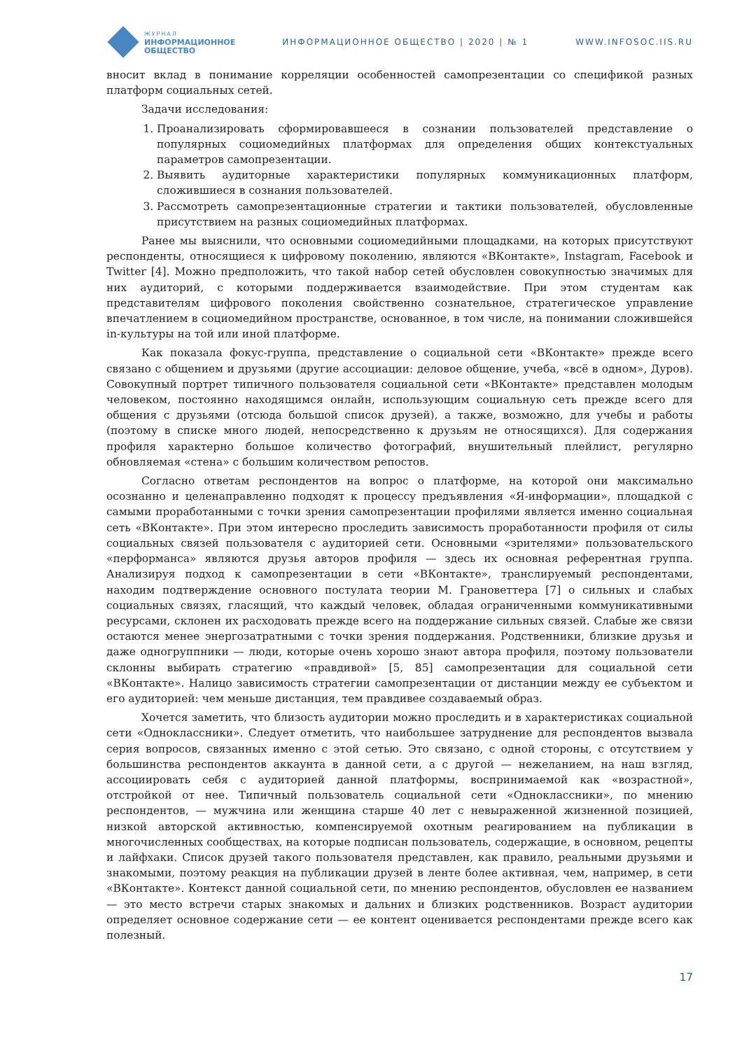ЖУРНАЛ
ИНФОРМАЦИОННОЕ
ОБЩЕСТВО
ИНФОРМАЦИОННОЕ ОБЩЕСТВО | 2020 | № 1
WWW.INFOSOC.IIS.RU
вносит вклад в понимание корреляции особенностей самопрезентации со спецификой разных платформ социальных сетей.
Задачи исследования:
1. Проанализировать сформировавшееся в сознании пользователей представление о популярных социомедийных платформах для определения общих контекстуальных параметров самопрезентации.
2. Выявить аудиторные характеристики популярных коммуникационных платформ, сложившиеся в сознания пользователей.
3. Рассмотреть самопрезентационные стратегии и тактики пользователей, обусловленные присутствием на разных социомедийных платформах.
Ранее мы выяснили, что основными социомедийными площадками, на которых присутствуют респонденты, относящиеся к цифровому поколению, являются «ВКонтакте», Instagram, Facebook и Twitter [4]. Можно предположить, что такой набор сетей обусловлен совокупностью значимых для них аудиторий, с которыми поддерживается взаимодействие. При этом студентам как представителям цифрового поколения свойственно сознательное, стратегическое управление впечатлением в социомедийном пространстве, основанное, в том числе, на понимании сложившейся in-культуры на той или иной платформе.
Как показала фокус-группа, представление о социальной сети «ВКонтакте» прежде всего связано с общением и друзьями (другие ассоциации: деловое общение, учеба, «всё в одном», Дуров). Совокупный портрет типичного пользователя социальной сети «ВКонтакте» представлен молодым человеком, постоянно находящимся онлайн, использующим социальную сеть прежде всего для общения с друзьями (отсюда большой список друзей), а также, возможно, для учебы и работы (поэтому в списке много людей, непосредственно к друзьям не относящихся). Для содержания профиля характерно большое количество фотографий, внушительный плейлист, регулярно обновляемая «стена» с большим количеством репостов.
Согласно ответам респондентов на вопрос о платформе, на которой они максимально осознанно и целенаправленно подходят к процессу предъявления «Я-информации», площадкой с самыми проработанными с точки зрения самопрезентации профилями является именно социальная сеть «ВКонтакте». При этом интересно проследить зависимость проработанности профиля от силы социальных связей пользователя с аудиторией сети. Основными «зрителями» пользовательского «перформанса» являются друзья авторов профиля — здесь их основная референтная группа. Анализируя подход к самопрезентации в сети «ВКонтакте», транслируемый респондентами, находим подтверждение основного постулата теории М. Грановеттера [7] о сильных и слабых социальных связях, гласящий, что каждый человек, обладая ограниченными коммуникативными ресурсами, склонен их расходовать прежде всего на поддержание сильных связей. Слабые же связи остаются менее энергозатратными с точки зрения поддержания. Родственники, близкие друзья и даже одногруппники — люди, которые очень хорошо знают автора профиля, поэтому пользователи склонны выбирать стратегию «правдивой» [5, 85] самопрезентации для социальной сети «ВКонтакте». Налицо зависимость стратегии самопрезентации от дистанции между ее субъектом и его аудиторией: чем меньше дистанция, тем правдивее создаваемый образ.
Хочется заметить, что близость аудитории можно проследить и в характеристиках социальной сети «Одноклассники». Следует отметить, что наибольшее затруднение для респондентов вызвала серия вопросов, связанных именно с этой сетью. Это связано, с одной стороны, с отсутствием у большинства респондентов аккаунта в данной сети, а с другой — нежеланием, на наш взгляд, ассоциировать себя с аудиторией данной платформы, воспринимаемой как «возрастной», отстройкой от нее. Типичный пользователь социальной сети «Одноклассники», по мнению респондентов, — мужчина или женщина старше 40 лет с невыраженной жизненной позицией, низкой авторской активностью, компенсируемой охотным реагированием на публикации в многочисленных сообществах, на которые подписан пользователь, содержащие, в основном, рецепты и лайфхаки. Список друзей такого пользователя представлен, как правило, реальными друзьями и знакомыми, поэтому реакция на публикации друзей в ленте более активная, чем, например, в сети «ВКонтакте». Контекст данной социальной сети, по мнению респондентов, обусловлен ее названием — это место встречи старых знакомых и дальних и близких родственников. Возраст аудитории определяет основное содержание сети — ее контент оценивается респондентами прежде всего как полезный.
17